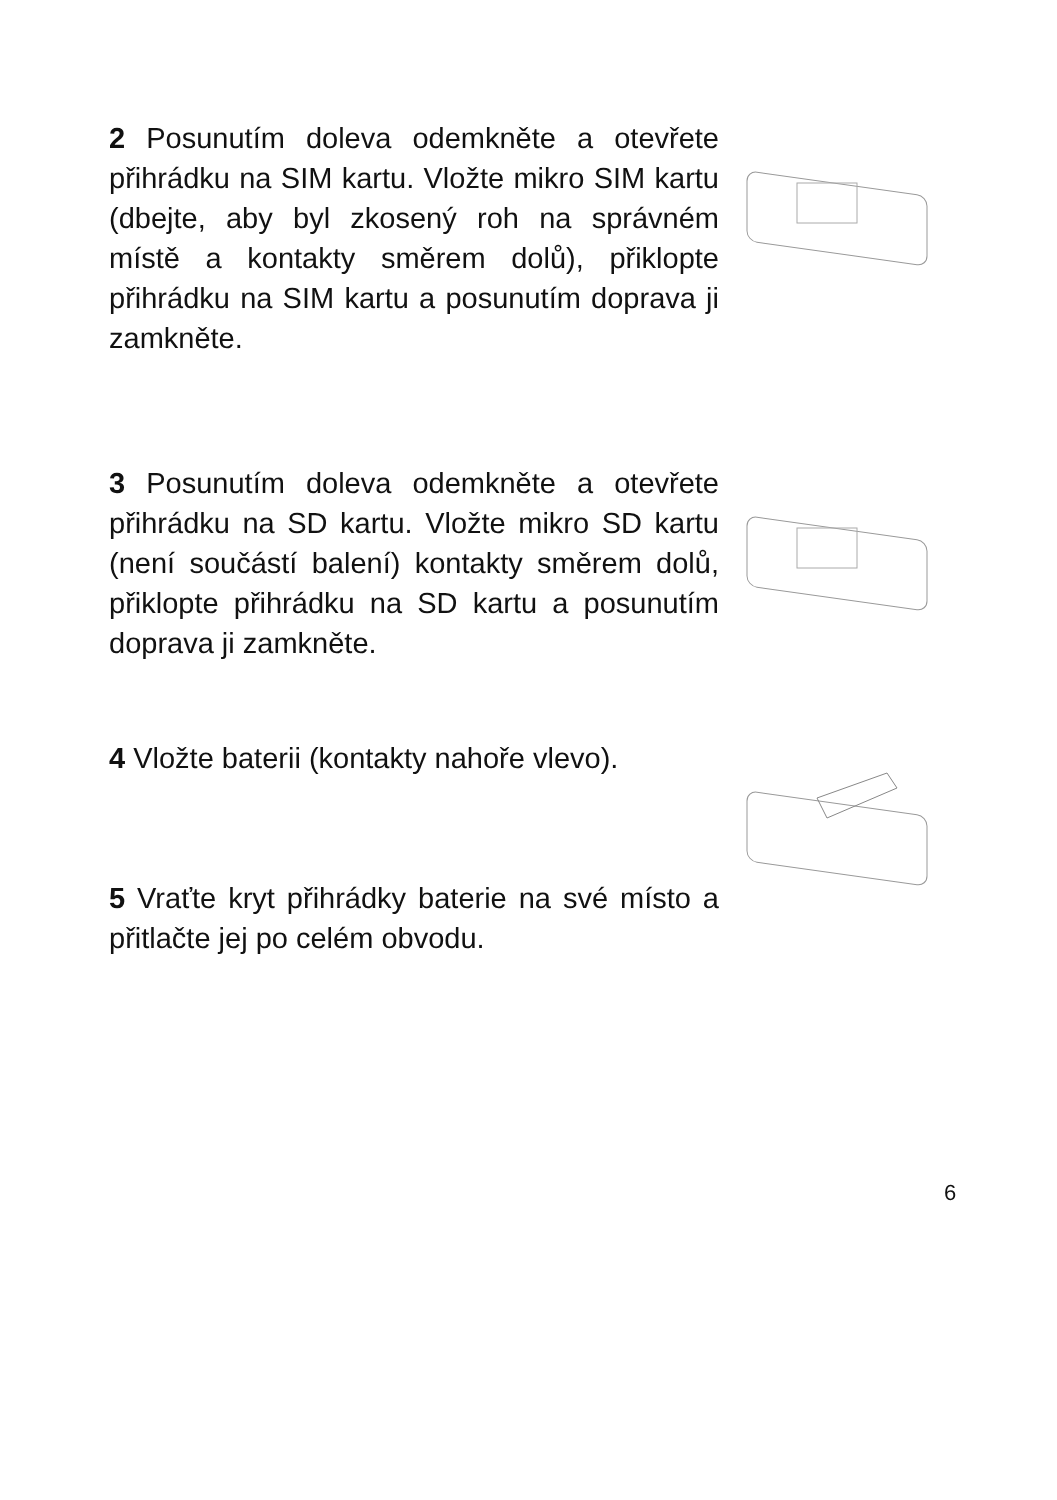2 Posunutím doleva odemkněte a otevřete přihrádku na SIM kartu. Vložte mikro SIM kartu (dbejte, aby byl zkosený roh na správném místě a kontakty směrem dolů), přiklopte přihrádku na SIM kartu a posunutím doprava ji zamkněte.
3 Posunutím doleva odemkněte a otevřete přihrádku na SD kartu. Vložte mikro SD kartu (není součástí balení) kontakty směrem dolů, přiklopte přihrádku na SD kartu a posunutím doprava ji zamkněte.
4 Vložte baterii (kontakty nahoře vlevo).
5 Vraťte kryt přihrádky baterie na své místo a přitlačte jej po celém obvodu.
6